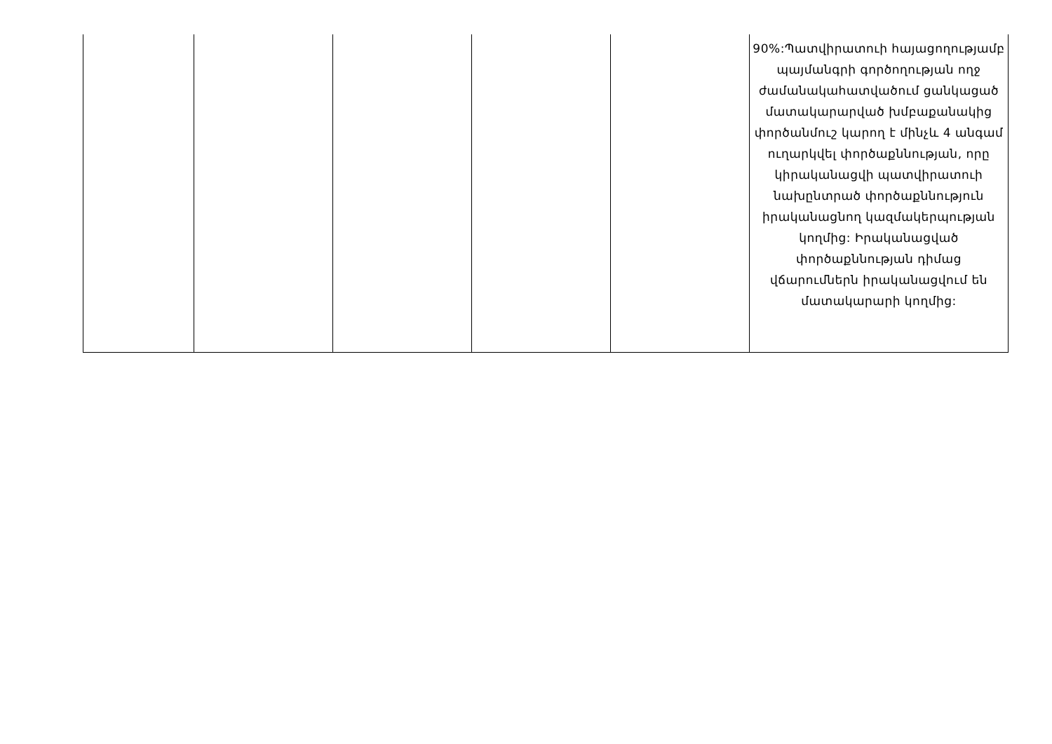| | | | | | 90%:Պատվիրատուի հայացողությամբ պայմանգրի գործողության ողջ ժամանակահատվածում ցանկացած մատակարարված խմբաքանակից փործանմուշ կարող է մինչև 4 անգամ ուղարկվել փործաքննության, որը կիրականացվի պատվիրատուի նախընտրած փործաքննություն իրականացնող կազմակերպության կողմից: Իրականացված փործաքննության դիմաց վճարումներն իրականացվում են մատակարարի կողմից: |